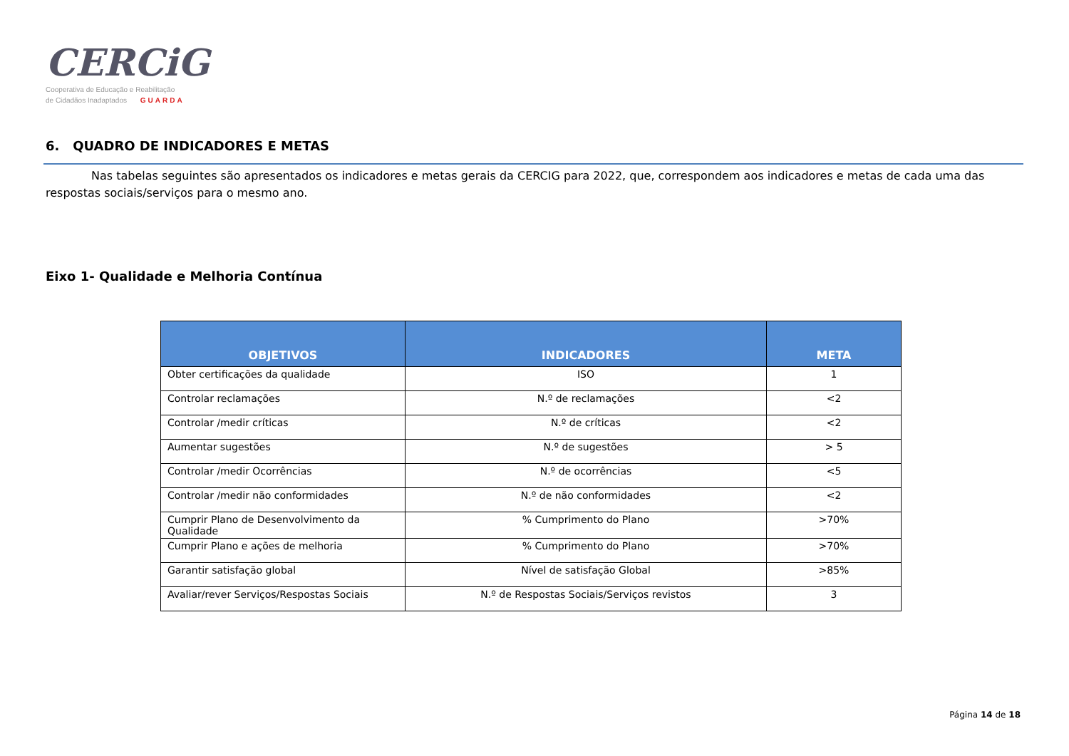CERCiG
Cooperativa de Educação e Reabilitação
de Cidadãos Inadaptados GUARDA
6. QUADRO DE INDICADORES E METAS
Nas tabelas seguintes são apresentados os indicadores e metas gerais da CERCIG para 2022, que, correspondem aos indicadores e metas de cada uma das respostas sociais/serviços para o mesmo ano.
Eixo 1- Qualidade e Melhoria Contínua
| OBJETIVOS | INDICADORES | META |
| --- | --- | --- |
| Obter certificações da qualidade | ISO | 1 |
| Controlar reclamações | N.º de reclamações | <2 |
| Controlar /medir críticas | N.º de críticas | <2 |
| Aumentar sugestões | N.º de sugestões | > 5 |
| Controlar /medir Ocorrências | N.º de ocorrências | <5 |
| Controlar /medir não conformidades | N.º de não conformidades | <2 |
| Cumprir Plano de Desenvolvimento da Qualidade | % Cumprimento do Plano | >70% |
| Cumprir Plano e ações de melhoria | % Cumprimento do Plano | >70% |
| Garantir satisfação global | Nível de satisfação Global | >85% |
| Avaliar/rever Serviços/Respostas Sociais | N.º de Respostas Sociais/Serviços revistos | 3 |
Página 14 de 18